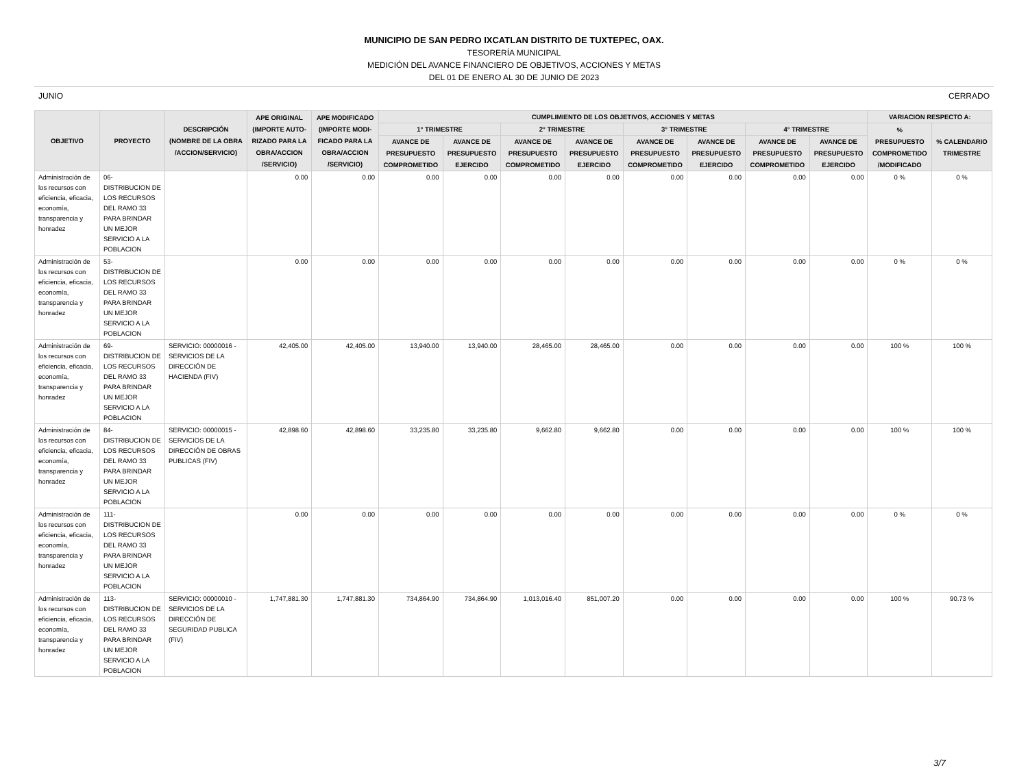MUNICIPIO DE SAN PEDRO IXCATLAN DISTRITO DE TUXTEPEC, OAX.
TESORERÍA MUNICIPAL
MEDICIÓN DEL AVANCE FINANCIERO DE OBJETIVOS, ACCIONES Y METAS
DEL 01 DE ENERO AL 30 DE JUNIO DE 2023
JUNIO CERRADO
| OBJETIVO | PROYECTO | DESCRIPCIÓN (NOMBRE DE LA OBRA /ACCION/SERVICIO) | APE ORIGINAL (IMPORTE AUTO- RIZADO PARA LA OBRA/ACCION /SERVICIO) | APE MODIFICADO (IMPORTE MODI- FICADO PARA LA OBRA/ACCION /SERVICIO) | CUMPLIMIENTO DE LOS OBJETIVOS, ACCIONES Y METAS | | | | | | | | VARIACION RESPECTO A: | |
| --- | --- | --- | --- | --- | --- | --- | --- | --- | --- | --- | --- | --- | --- | --- |
| | | | | | 1° TRIMESTRE | | 2° TRIMESTRE | | 3° TRIMESTRE | | 4° TRIMESTRE | | % PRESUPUESTO COMPROMETIDO /MODIFICADO | % CALENDARIO TRIMESTRE |
| | | | | | AVANCE DE PRESUPUESTO COMPROMETIDO | AVANCE DE PRESUPUESTO EJERCIDO | AVANCE DE PRESUPUESTO COMPROMETIDO | AVANCE DE PRESUPUESTO EJERCIDO | AVANCE DE PRESUPUESTO COMPROMETIDO | AVANCE DE PRESUPUESTO EJERCIDO | AVANCE DE PRESUPUESTO COMPROMETIDO | AVANCE DE PRESUPUESTO EJERCIDO | | |
| Administración de los recursos con eficiencia, eficacia, economía, transparencia y honradez | 06- DISTRIBUCION DE LOS RECURSOS DEL RAMO 33 PARA BRINDAR UN MEJOR SERVICIO A LA POBLACION | | 0.00 | 0.00 | 0.00 | 0.00 | 0.00 | 0.00 | 0.00 | 0.00 | 0.00 | 0.00 | 0 % | 0 % |
| Administración de los recursos con eficiencia, eficacia, economía, transparencia y honradez | 53- DISTRIBUCION DE LOS RECURSOS DEL RAMO 33 PARA BRINDAR UN MEJOR SERVICIO A LA POBLACION | | 0.00 | 0.00 | 0.00 | 0.00 | 0.00 | 0.00 | 0.00 | 0.00 | 0.00 | 0.00 | 0 % | 0 % |
| Administración de los recursos con eficiencia, eficacia, economía, transparencia y honradez | 69- DISTRIBUCION DE LOS RECURSOS DEL RAMO 33 PARA BRINDAR UN MEJOR SERVICIO A LA POBLACION | SERVICIO: 00000016 - SERVICIOS DE LA DIRECCIÓN DE HACIENDA (FIV) | 42,405.00 | 42,405.00 | 13,940.00 | 13,940.00 | 28,465.00 | 28,465.00 | 0.00 | 0.00 | 0.00 | 0.00 | 100 % | 100 % |
| Administración de los recursos con eficiencia, eficacia, economía, transparencia y honradez | 84- DISTRIBUCION DE LOS RECURSOS DEL RAMO 33 PARA BRINDAR UN MEJOR SERVICIO A LA POBLACION | SERVICIO: 00000015 - SERVICIOS DE LA DIRECCIÓN DE OBRAS PUBLICAS (FIV) | 42,898.60 | 42,898.60 | 33,235.80 | 33,235.80 | 9,662.80 | 9,662.80 | 0.00 | 0.00 | 0.00 | 0.00 | 100 % | 100 % |
| Administración de los recursos con eficiencia, eficacia, economía, transparencia y honradez | 111- DISTRIBUCION DE LOS RECURSOS DEL RAMO 33 PARA BRINDAR UN MEJOR SERVICIO A LA POBLACION | | 0.00 | 0.00 | 0.00 | 0.00 | 0.00 | 0.00 | 0.00 | 0.00 | 0.00 | 0.00 | 0 % | 0 % |
| Administración de los recursos con eficiencia, eficacia, economía, transparencia y honradez | 113- DISTRIBUCION DE LOS RECURSOS DEL RAMO 33 PARA BRINDAR UN MEJOR SERVICIO A LA POBLACION | SERVICIO: 00000010 - SERVICIOS DE LA DIRECCIÓN DE SEGURIDAD PUBLICA (FIV) | 1,747,881.30 | 1,747,881.30 | 734,864.90 | 734,864.90 | 1,013,016.40 | 851,007.20 | 0.00 | 0.00 | 0.00 | 0.00 | 100 % | 90.73 % |
3/7